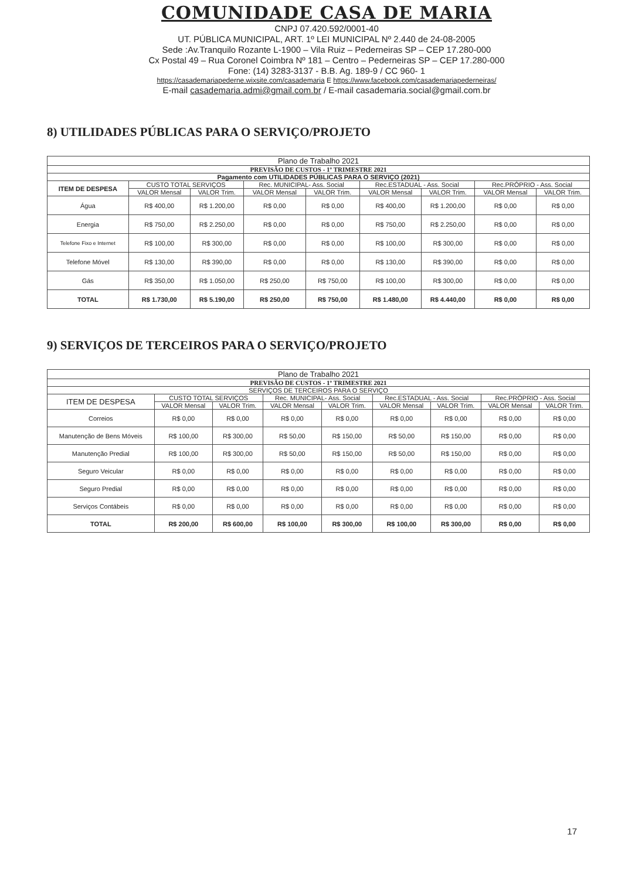COMUNIDADE CASA DE MARIA
CNPJ 07.420.592/0001-40
UT. PÚBLICA MUNICIPAL, ART. 1º LEI MUNICIPAL Nº 2.440 de 24-08-2005
Sede :Av.Tranquilo Rozante L-1900 – Vila Ruiz – Pederneiras SP – CEP 17.280-000
Cx Postal 49 – Rua Coronel Coimbra Nº 181 – Centro – Pederneiras SP – CEP 17.280-000
Fone: (14) 3283-3137 - B.B. Ag. 189-9 / CC 960- 1
https://casademariapederne.wixsite.com/casademaria E https://www.facebook.com/casademariapederneiras/
E-mail casademaria.admi@gmail.com.br / E-mail casademaria.social@gmail.com.br
8) UTILIDADES PÚBLICAS PARA O SERVIÇO/PROJETO
| Plano de Trabalho 2021 | | | | | | | | |
| --- | --- | --- | --- | --- | --- | --- | --- | --- |
| PREVISÃO DE CUSTOS - 1º TRIMESTRE 2021 | | | | | | | | |
| Pagamento com UTILIDADES PÚBLICAS PARA O SERVIÇO (2021) | | | | | | | | |
| ITEM DE DESPESA | CUSTO TOTAL SERVIÇOS | | Rec. MUNICIPAL- Ass. Social | | Rec.ESTADUAL - Ass. Social | | Rec.PRÓPRIO - Ass. Social | |
| | VALOR Mensal | VALOR Trim. | VALOR Mensal | VALOR Trim. | VALOR Mensal | VALOR Trim. | VALOR Mensal | VALOR Trim. |
| Água | R$ 400,00 | R$ 1.200,00 | R$ 0,00 | R$ 0,00 | R$ 400,00 | R$ 1.200,00 | R$ 0,00 | R$ 0,00 |
| Energia | R$ 750,00 | R$ 2.250,00 | R$ 0,00 | R$ 0,00 | R$ 750,00 | R$ 2.250,00 | R$ 0,00 | R$ 0,00 |
| Telefone Fixo e Internet | R$ 100,00 | R$ 300,00 | R$ 0,00 | R$ 0,00 | R$ 100,00 | R$ 300,00 | R$ 0,00 | R$ 0,00 |
| Telefone Móvel | R$ 130,00 | R$ 390,00 | R$ 0,00 | R$ 0,00 | R$ 130,00 | R$ 390,00 | R$ 0,00 | R$ 0,00 |
| Gás | R$ 350,00 | R$ 1.050,00 | R$ 250,00 | R$ 750,00 | R$ 100,00 | R$ 300,00 | R$ 0,00 | R$ 0,00 |
| TOTAL | R$ 1.730,00 | R$ 5.190,00 | R$ 250,00 | R$ 750,00 | R$ 1.480,00 | R$ 4.440,00 | R$ 0,00 | R$ 0,00 |
9) SERVIÇOS DE TERCEIROS PARA O SERVIÇO/PROJETO
| Plano de Trabalho 2021 | | | | | | | | |
| --- | --- | --- | --- | --- | --- | --- | --- | --- |
| PREVISÃO DE CUSTOS - 1º TRIMESTRE 2021 | | | | | | | | |
| SERVIÇOS DE TERCEIROS PARA O SERVIÇO | | | | | | | | |
| ITEM DE DESPESA | CUSTO TOTAL SERVIÇOS | | Rec. MUNICIPAL- Ass. Social | | Rec.ESTADUAL - Ass. Social | | Rec.PRÓPRIO - Ass. Social | |
| | VALOR Mensal | VALOR Trim. | VALOR Mensal | VALOR Trim. | VALOR Mensal | VALOR Trim. | VALOR Mensal | VALOR Trim. |
| Correios | R$ 0,00 | R$ 0,00 | R$ 0,00 | R$ 0,00 | R$ 0,00 | R$ 0,00 | R$ 0,00 | R$ 0,00 |
| Manutenção de Bens Móveis | R$ 100,00 | R$ 300,00 | R$ 50,00 | R$ 150,00 | R$ 50,00 | R$ 150,00 | R$ 0,00 | R$ 0,00 |
| Manutenção Predial | R$ 100,00 | R$ 300,00 | R$ 50,00 | R$ 150,00 | R$ 50,00 | R$ 150,00 | R$ 0,00 | R$ 0,00 |
| Seguro Veicular | R$ 0,00 | R$ 0,00 | R$ 0,00 | R$ 0,00 | R$ 0,00 | R$ 0,00 | R$ 0,00 | R$ 0,00 |
| Seguro Predial | R$ 0,00 | R$ 0,00 | R$ 0,00 | R$ 0,00 | R$ 0,00 | R$ 0,00 | R$ 0,00 | R$ 0,00 |
| Serviços Contábeis | R$ 0,00 | R$ 0,00 | R$ 0,00 | R$ 0,00 | R$ 0,00 | R$ 0,00 | R$ 0,00 | R$ 0,00 |
| TOTAL | R$ 200,00 | R$ 600,00 | R$ 100,00 | R$ 300,00 | R$ 100,00 | R$ 300,00 | R$ 0,00 | R$ 0,00 |
17